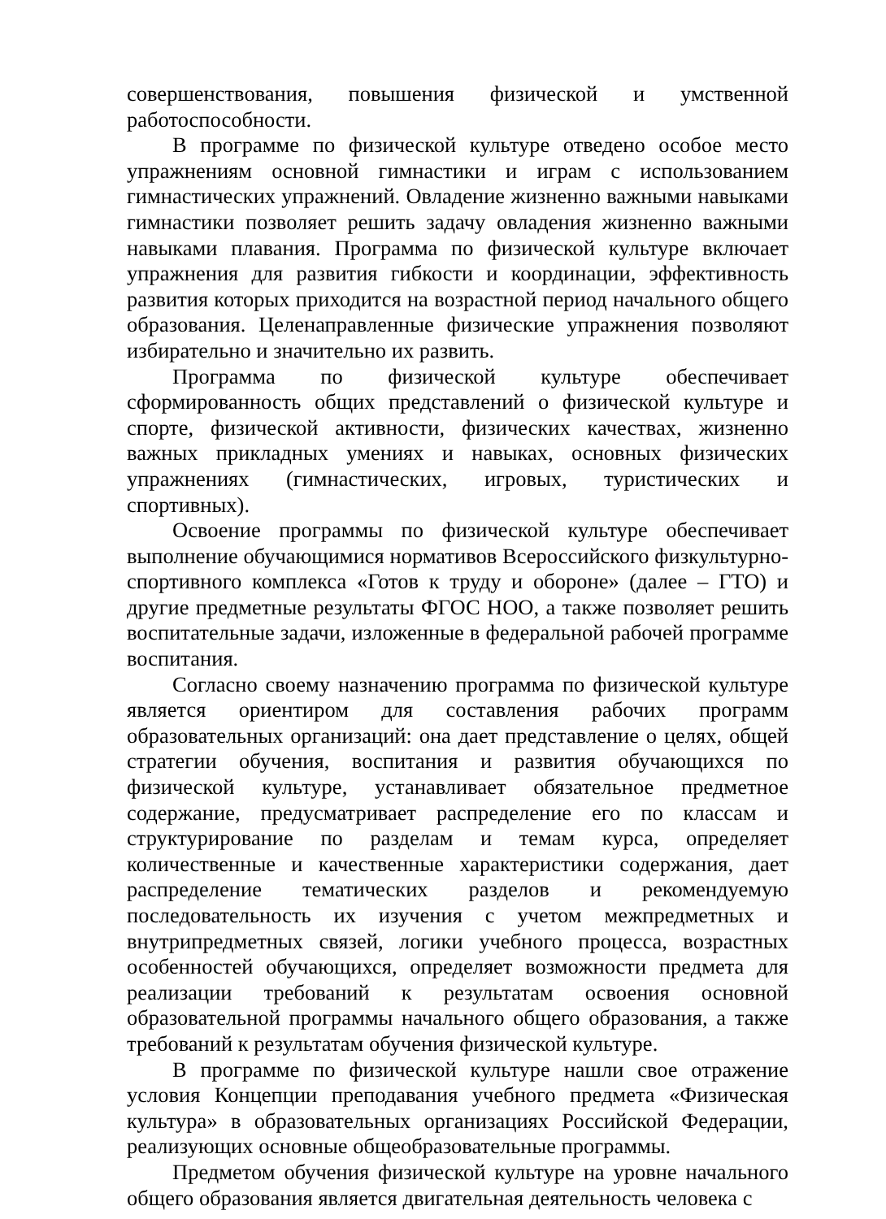совершенствования, повышения физической и умственной работоспособности.
В программе по физической культуре отведено особое место упражнениям основной гимнастики и играм с использованием гимнастических упражнений. Овладение жизненно важными навыками гимнастики позволяет решить задачу овладения жизненно важными навыками плавания. Программа по физической культуре включает упражнения для развития гибкости и координации, эффективность развития которых приходится на возрастной период начального общего образования. Целенаправленные физические упражнения позволяют избирательно и значительно их развить.
Программа по физической культуре обеспечивает сформированность общих представлений о физической культуре и спорте, физической активности, физических качествах, жизненно важных прикладных умениях и навыках, основных физических упражнениях (гимнастических, игровых, туристических и спортивных).
Освоение программы по физической культуре обеспечивает выполнение обучающимися нормативов Всероссийского физкультурно-спортивного комплекса «Готов к труду и обороне» (далее – ГТО) и другие предметные результаты ФГОС НОО, а также позволяет решить воспитательные задачи, изложенные в федеральной рабочей программе воспитания.
Согласно своему назначению программа по физической культуре является ориентиром для составления рабочих программ образовательных организаций: она дает представление о целях, общей стратегии обучения, воспитания и развития обучающихся по физической культуре, устанавливает обязательное предметное содержание, предусматривает распределение его по классам и структурирование по разделам и темам курса, определяет количественные и качественные характеристики содержания, дает распределение тематических разделов и рекомендуемую последовательность их изучения с учетом межпредметных и внутрипредметных связей, логики учебного процесса, возрастных особенностей обучающихся, определяет возможности предмета для реализации требований к результатам освоения основной образовательной программы начального общего образования, а также требований к результатам обучения физической культуре.
В программе по физической культуре нашли свое отражение условия Концепции преподавания учебного предмета «Физическая культура» в образовательных организациях Российской Федерации, реализующих основные общеобразовательные программы.
Предметом обучения физической культуре на уровне начального общего образования является двигательная деятельность человека с